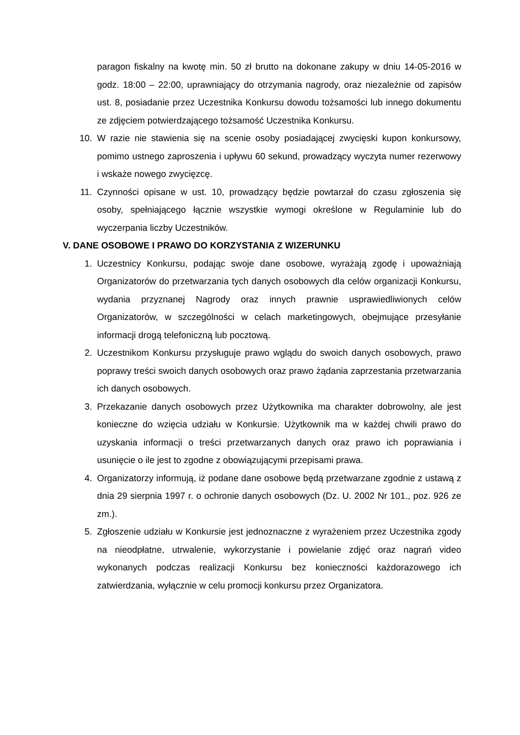paragon fiskalny na kwotę min. 50 zł brutto na dokonane zakupy w dniu 14-05-2016 w godz. 18:00 – 22:00, uprawniający do otrzymania nagrody, oraz niezależnie od zapisów ust. 8, posiadanie przez Uczestnika Konkursu dowodu tożsamości lub innego dokumentu ze zdjęciem potwierdzającego tożsamość Uczestnika Konkursu.
10. W razie nie stawienia się na scenie osoby posiadającej zwycięski kupon konkursowy, pomimo ustnego zaproszenia i upływu 60 sekund, prowadzący wyczyta numer rezerwowy i wskaże nowego zwycięzcę.
11. Czynności opisane w ust. 10, prowadzący będzie powtarzał do czasu zgłoszenia się osoby, spełniającego łącznie wszystkie wymogi określone w Regulaminie lub do wyczerpania liczby Uczestników.
V. DANE OSOBOWE I PRAWO DO KORZYSTANIA Z WIZERUNKU
1. Uczestnicy Konkursu, podając swoje dane osobowe, wyrażają zgodę i upoważniają Organizatorów do przetwarzania tych danych osobowych dla celów organizacji Konkursu, wydania przyznanej Nagrody oraz innych prawnie usprawiedliwionych celów Organizatorów, w szczególności w celach marketingowych, obejmujące przesyłanie informacji drogą telefoniczną lub pocztową.
2. Uczestnikom Konkursu przysługuje prawo wglądu do swoich danych osobowych, prawo poprawy treści swoich danych osobowych oraz prawo żądania zaprzestania przetwarzania ich danych osobowych.
3. Przekazanie danych osobowych przez Użytkownika ma charakter dobrowolny, ale jest konieczne do wzięcia udziału w Konkursie. Użytkownik ma w każdej chwili prawo do uzyskania informacji o treści przetwarzanych danych oraz prawo ich poprawiania i usunięcie o ile jest to zgodne z obowiązującymi przepisami prawa.
4. Organizatorzy informują, iż podane dane osobowe będą przetwarzane zgodnie z ustawą z dnia 29 sierpnia 1997 r. o ochronie danych osobowych (Dz. U. 2002 Nr 101., poz. 926 ze zm.).
5. Zgłoszenie udziału w Konkursie jest jednoznaczne z wyrażeniem przez Uczestnika zgody na nieodpłatne, utrwalenie, wykorzystanie i powielanie zdjęć oraz nagrań video wykonanych podczas realizacji Konkursu bez konieczności każdorazowego ich zatwierdzania, wyłącznie w celu promocji konkursu przez Organizatora.